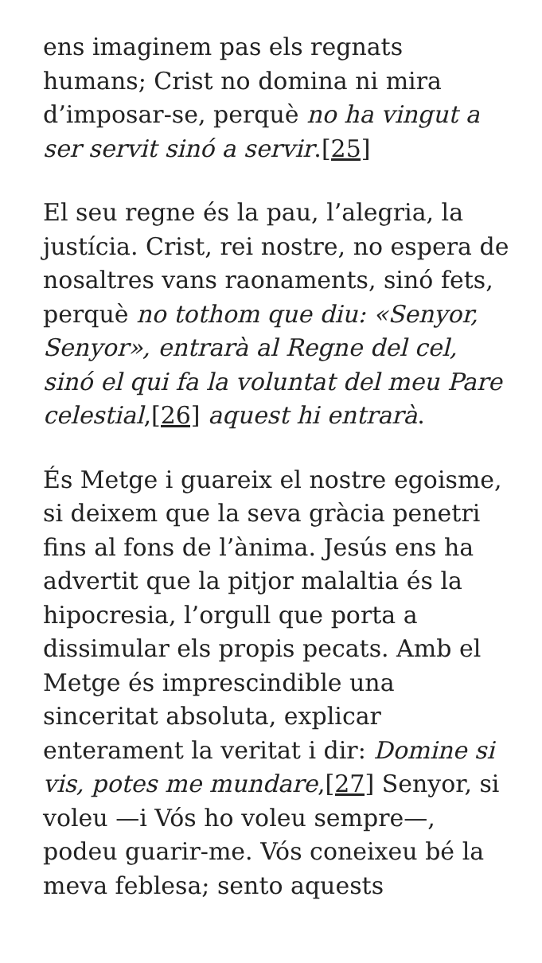ens imaginem pas els regnats humans; Crist no domina ni mira d’imposar-se, perquè no ha vingut a ser servit sinó a servir.[25]
El seu regne és la pau, l’alegria, la justícia. Crist, rei nostre, no espera de nosaltres vans raonaments, sinó fets, perquè no tothom que diu: «Senyor, Senyor», entrarà al Regne del cel, sinó el qui fa la voluntat del meu Pare celestial,[26] aquest hi entrarà.
És Metge i guareix el nostre egoisme, si deixem que la seva gràcia penetri fins al fons de l’ànima. Jesús ens ha advertit que la pitjor malaltia és la hipocresia, l’orgull que porta a dissimular els propis pecats. Amb el Metge és imprescindible una sinceritat absoluta, explicar enterament la veritat i dir: Domine si vis, potes me mundare,[27] Senyor, si voleu —i Vós ho voleu sempre—, podeu guarir-me. Vós coneixeu bé la meva feblesa; sento aquests